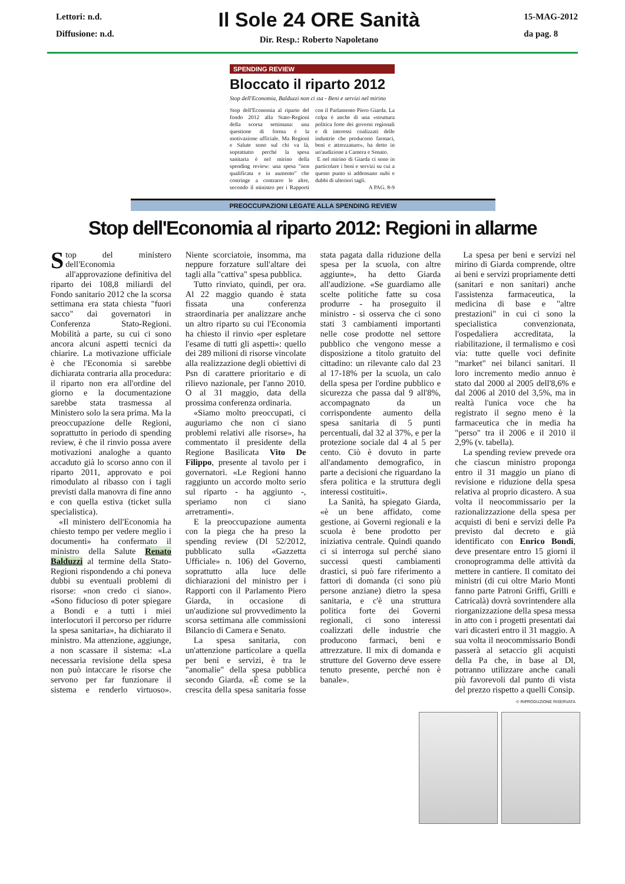Lettori: n.d.
Diffusione: n.d.
Il Sole 24 ORE Sanità
Dir. Resp.: Roberto Napoletano
15-MAG-2012
da pag. 8
SPENDING REVIEW
Bloccato il riparto 2012
Stop dell'Economia, Balduzzi non ci sta - Beni e servizi nel mirino
Stop dell'Economia al riparto del fondo 2012 alla Stato-Regioni della scorsa settimana: una questione di forma è la motivazione ufficiale. Ma Regioni e Salute sono sul chi va là, soprattutto perché la spesa sanitaria è nel mirino della spending review: una spesa "non qualificata e in aumento" che costringe a contrarre le altre, secondo il ministro per i Rapporti con il Parlamento Piero Giarda. La colpa è anche di una «struttura politica forte dei governi regionali e di interessi coalizzati delle industrie che producono farmaci, beni e attrezzature», ha detto in un'audizione a Camera e Senato.
E nel mirino di Giarda ci sono in particolare i beni e servizi su cui a questo punto si addensano nubi e dubbi di ulteriori tagli.
A PAG. 8-9
PREOCCUPAZIONI LEGATE ALLA SPENDING REVIEW
Stop dell'Economia al riparto 2012: Regioni in allarme
Stop del ministero dell'Economia all'approvazione definitiva del riparto dei 108,8 miliardi del Fondo sanitario 2012 che la scorsa settimana era stata chiesta "fuori sacco" dai governatori in Conferenza Stato-Regioni. Mobilità a parte, su cui ci sono ancora alcuni aspetti tecnici da chiarire. La motivazione ufficiale è che l'Economia si sarebbe dichiarata contraria alla procedura: il riparto non era all'ordine del giorno e la documentazione sarebbe stata trasmessa al Ministero solo la sera prima. Ma la preoccupazione delle Regioni, soprattutto in periodo di spending review, è che il rinvio possa avere motivazioni analoghe a quanto accaduto già lo scorso anno con il riparto 2011, approvato e poi rimodulato al ribasso con i tagli previsti dalla manovra di fine anno e con quella estiva (ticket sulla specialistica).
«Il ministero dell'Economia ha chiesto tempo per vedere meglio i documenti» ha confermato il ministro della Salute Renato Balduzzi al termine della Stato-Regioni rispondendo a chi poneva dubbi su eventuali problemi di risorse: «non credo ci siano». «Sono fiducioso di poter spiegare a Bondi e a tutti i miei interlocutori il percorso per ridurre la spesa sanitaria», ha dichiarato il ministro. Ma attenzione, aggiunge, a non scassare il sistema: «La necessaria revisione della spesa non può intaccare le risorse che servono per far funzionare il sistema e renderlo virtuoso». Niente scorciatoie, insomma, ma neppure forzature sull'altare dei tagli alla "cattiva" spesa pubblica.
Tutto rinviato, quindi, per ora. Al 22 maggio quando è stata fissata una conferenza straordinaria per analizzare anche un altro riparto su cui l'Economia ha chiesto il rinvio «per espletare l'esame di tutti gli aspetti»: quello dei 289 milioni di risorse vincolate alla realizzazione degli obiettivi di Psn di carattere prioritario e di rilievo nazionale, per l'anno 2010. O al 31 maggio, data della prossima conferenza ordinaria.
«Siamo molto preoccupati, ci auguriamo che non ci siano problemi relativi alle risorse», ha commentato il presidente della Regione Basilicata Vito De Filippo, presente al tavolo per i governatori. «Le Regioni hanno raggiunto un accordo molto serio sul riparto - ha aggiunto -, speriamo non ci siano arretramenti».
E la preoccupazione aumenta con la piega che ha preso la spending review (Dl 52/2012, pubblicato sulla «Gazzetta Ufficiale» n. 106) del Governo, soprattutto alla luce delle dichiarazioni del ministro per i Rapporti con il Parlamento Piero Giarda, in occasione di un'audizione sul provvedimento la scorsa settimana alle commissioni Bilancio di Camera e Senato.
La spesa sanitaria, con un'attenzione particolare a quella per beni e servizi, è tra le "anomalie" della spesa pubblica secondo Giarda. «È come se la crescita della spesa sanitaria fosse stata pagata dalla riduzione della spesa per la scuola, con altre aggiunte», ha detto Giarda all'audizione. «Se guardiamo alle scelte politiche fatte su cosa produrre - ha proseguito il ministro - si osserva che ci sono stati 3 cambiamenti importanti nelle cose prodotte nel settore pubblico che vengono messe a disposizione a titolo gratuito del cittadino: un rilevante calo dal 23 al 17-18% per la scuola, un calo della spesa per l'ordine pubblico e sicurezza che passa dal 9 all'8%, accompagnato da un corrispondente aumento della spesa sanitaria di 5 punti percentuali, dal 32 al 37%, e per la protezione sociale dal 4 al 5 per cento. Ciò è dovuto in parte all'andamento demografico, in parte a decisioni che riguardano la sfera politica e la struttura degli interessi costituiti».
La Sanità, ha spiegato Giarda, «è un bene affidato, come gestione, ai Governi regionali e la scuola è bene prodotto per iniziativa centrale. Quindi quando ci si interroga sul perché siano successi questi cambiamenti drastici, si può fare riferimento a fattori di domanda (ci sono più persone anziane) dietro la spesa sanitaria, e c'è una struttura politica forte dei Governi regionali, ci sono interessi coalizzati delle industrie che producono farmaci, beni e attrezzature. Il mix di domanda e strutture del Governo deve essere tenuto presente, perché non è banale».
La spesa per beni e servizi nel mirino di Giarda comprende, oltre ai beni e servizi propriamente detti (sanitari e non sanitari) anche l'assistenza farmaceutica, la medicina di base e "altre prestazioni" in cui ci sono la specialistica convenzionata, l'ospedaliera accreditata, la riabilitazione, il termalismo e così via: tutte quelle voci definite "market" nei bilanci sanitari. Il loro incremento medio annuo è stato dal 2000 al 2005 dell'8,6% e dal 2006 al 2010 del 3,5%, ma in realtà l'unica voce che ha registrato il segno meno è la farmaceutica che in media ha "perso" tra il 2006 e il 2010 il 2,9% (v. tabella).
La spending review prevede ora che ciascun ministro proponga entro il 31 maggio un piano di revisione e riduzione della spesa relativa al proprio dicastero. A sua volta il neocommissario per la razionalizzazione della spesa per acquisti di beni e servizi delle Pa previsto dal decreto e già identificato con Enrico Bondi, deve presentare entro 15 giorni il cronoprogramma delle attività da mettere in cantiere. Il comitato dei ministri (di cui oltre Mario Monti fanno parte Patroni Griffi, Grilli e Catricalà) dovrà sovrintendere alla riorganizzazione della spesa messa in atto con i progetti presentati dai vari dicasteri entro il 31 maggio. A sua volta il neocommissario Bondi passerà al setaccio gli acquisti della Pa che, in base al Dl, potranno utilizzare anche canali più favorevoli dal punto di vista del prezzo rispetto a quelli Consip.
© RIPRODUZIONE RISERVATA